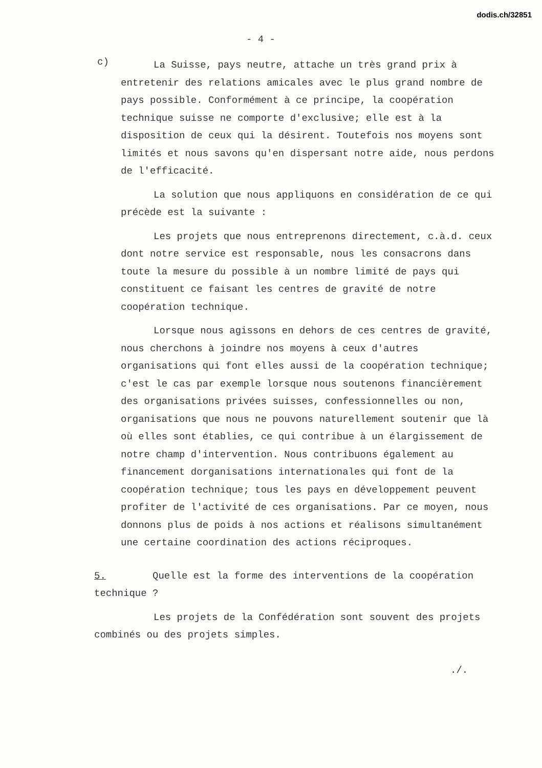dodis.ch/32851
- 4 -
c)
La Suisse, pays neutre, attache un très grand prix à entretenir des relations amicales avec le plus grand nombre de pays possible. Conformément à ce principe, la coopération technique suisse ne comporte d'exclusive; elle est à la disposition de ceux qui la désirent. Toutefois nos moyens sont limités et nous savons qu'en dispersant notre aide, nous perdons de l'efficacité.
La solution que nous appliquons en considération de ce qui précède est la suivante :
Les projets que nous entreprenons directement, c.à.d. ceux dont notre service est responsable, nous les consacrons dans toute la mesure du possible à un nombre limité de pays qui constituent ce faisant les centres de gravité de notre coopération technique.
Lorsque nous agissons en dehors de ces centres de gravité, nous cherchons à joindre nos moyens à ceux d'autres organisations qui font elles aussi de la coopération technique; c'est le cas par exemple lorsque nous soutenons financièrement des organisations privées suisses, confessionnelles ou non, organisations que nous ne pouvons naturellement soutenir que là où elles sont établies, ce qui contribue à un élargissement de notre champ d'intervention. Nous contribuons également au financement dorganisations internationales qui font de la coopération technique; tous les pays en développement peuvent profiter de l'activité de ces organisations. Par ce moyen, nous donnons plus de poids à nos actions et réalisons simultanément une certaine coordination des actions réciproques.
5. Quelle est la forme des interventions de la coopération technique ?
Les projets de la Confédération sont souvent des projets combinés ou des projets simples.
./.